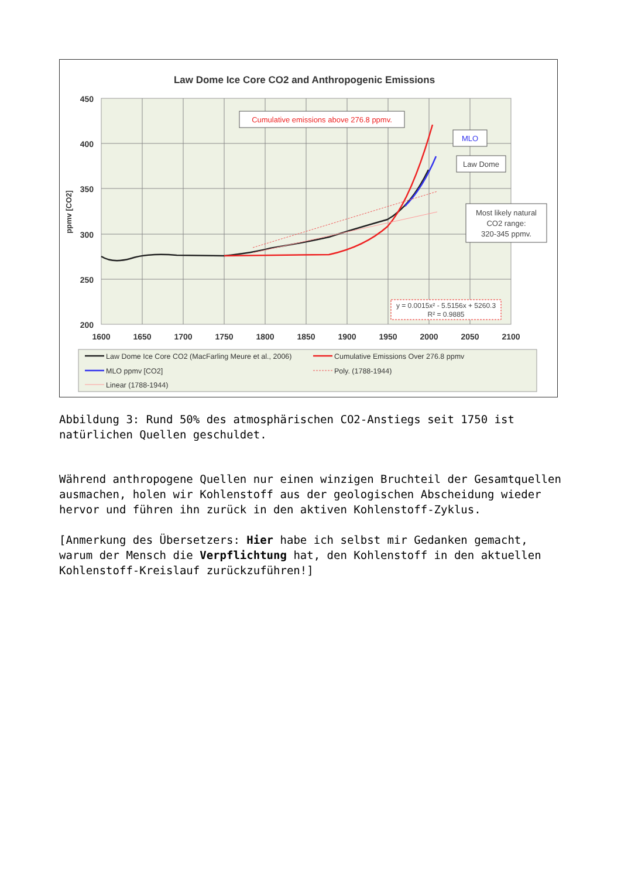Law Dome Ice Core CO2 and Anthropogenic Emissions
450
400
350
300
250
200
1600
1650
1700
1750
1800
1850
1900
1950
2000
2050
2100
ppmv [CO2]
Cumulative emissions above 276.8 ppmv.
MLO
Law Dome
Most likely natural
CO2 range:
320-345 ppmv.
y = 0.0015x² - 5.5156x + 5260.3
R² = 0.9885
Law Dome Ice Core CO2 (MacFarling Meure et al., 2006)
Cumulative Emissions Over 276.8 ppmv
MLO ppmv [CO2]
Poly. (1788-1944)
Linear (1788-1944)
Abbildung 3: Rund 50% des atmosphärischen CO2-Anstiegs seit 1750 ist natürlichen Quellen geschuldet.
Während anthropogene Quellen nur einen winzigen Bruchteil der Gesamtquellen ausmachen, holen wir Kohlenstoff aus der geologischen Abscheidung wieder hervor und führen ihn zurück in den aktiven Kohlenstoff-Zyklus.
[Anmerkung des Übersetzers: Hier habe ich selbst mir Gedanken gemacht, warum der Mensch die Verpflichtung hat, den Kohlenstoff in den aktuellen Kohlenstoff-Kreislauf zurückzuführen!]